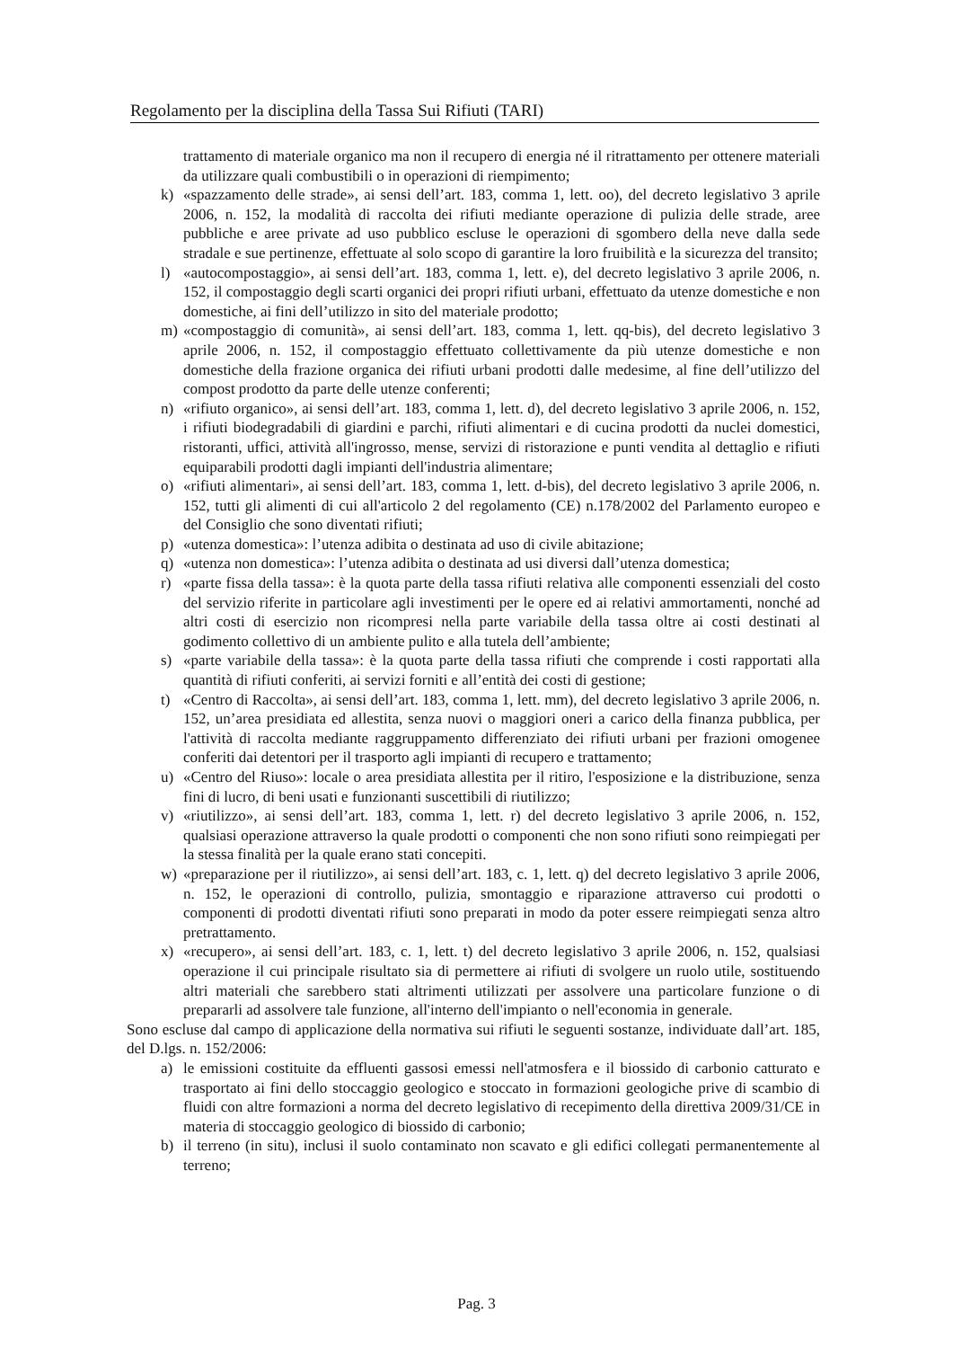Regolamento per la disciplina della Tassa Sui Rifiuti (TARI)
trattamento di materiale organico ma non il recupero di energia né il ritrattamento per ottenere materiali da utilizzare quali combustibili o in operazioni di riempimento;
k) «spazzamento delle strade», ai sensi dell’art. 183, comma 1, lett. oo), del decreto legislativo 3 aprile 2006, n. 152, la modalità di raccolta dei rifiuti mediante operazione di pulizia delle strade, aree pubbliche e aree private ad uso pubblico escluse le operazioni di sgombero della neve dalla sede stradale e sue pertinenze, effettuate al solo scopo di garantire la loro fruibilità e la sicurezza del transito;
l) «autocompostaggio», ai sensi dell’art. 183, comma 1, lett. e), del decreto legislativo 3 aprile 2006, n. 152, il compostaggio degli scarti organici dei propri rifiuti urbani, effettuato da utenze domestiche e non domestiche, ai fini dell’utilizzo in sito del materiale prodotto;
m) «compostaggio di comunità», ai sensi dell’art. 183, comma 1, lett. qq-bis), del decreto legislativo 3 aprile 2006, n. 152, il compostaggio effettuato collettivamente da più utenze domestiche e non domestiche della frazione organica dei rifiuti urbani prodotti dalle medesime, al fine dell’utilizzo del compost prodotto da parte delle utenze conferenti;
n) «rifiuto organico», ai sensi dell’art. 183, comma 1, lett. d), del decreto legislativo 3 aprile 2006, n. 152, i rifiuti biodegradabili di giardini e parchi, rifiuti alimentari e di cucina prodotti da nuclei domestici, ristoranti, uffici, attività all'ingrosso, mense, servizi di ristorazione e punti vendita al dettaglio e rifiuti equiparabili prodotti dagli impianti dell'industria alimentare;
o) «rifiuti alimentari», ai sensi dell’art. 183, comma 1, lett. d-bis), del decreto legislativo 3 aprile 2006, n. 152, tutti gli alimenti di cui all'articolo 2 del regolamento (CE) n.178/2002 del Parlamento europeo e del Consiglio che sono diventati rifiuti;
p) «utenza domestica»: l’utenza adibita o destinata ad uso di civile abitazione;
q) «utenza non domestica»: l’utenza adibita o destinata ad usi diversi dall’utenza domestica;
r) «parte fissa della tassa»: è la quota parte della tassa rifiuti relativa alle componenti essenziali del costo del servizio riferite in particolare agli investimenti per le opere ed ai relativi ammortamenti, nonché ad altri costi di esercizio non ricompresi nella parte variabile della tassa oltre ai costi destinati al godimento collettivo di un ambiente pulito e alla tutela dell’ambiente;
s) «parte variabile della tassa»: è la quota parte della tassa rifiuti che comprende i costi rapportati alla quantità di rifiuti conferiti, ai servizi forniti e all’entità dei costi di gestione;
t) «Centro di Raccolta», ai sensi dell’art. 183, comma 1, lett. mm), del decreto legislativo 3 aprile 2006, n. 152, un’area presidiata ed allestita, senza nuovi o maggiori oneri a carico della finanza pubblica, per l'attività di raccolta mediante raggruppamento differenziato dei rifiuti urbani per frazioni omogenee conferiti dai detentori per il trasporto agli impianti di recupero e trattamento;
u) «Centro del Riuso»: locale o area presidiata allestita per il ritiro, l'esposizione e la distribuzione, senza fini di lucro, di beni usati e funzionanti suscettibili di riutilizzo;
v) «riutilizzo», ai sensi dell’art. 183, comma 1, lett. r) del decreto legislativo 3 aprile 2006, n. 152, qualsiasi operazione attraverso la quale prodotti o componenti che non sono rifiuti sono reimpiegati per la stessa finalità per la quale erano stati concepiti.
w) «preparazione per il riutilizzo», ai sensi dell’art. 183, c. 1, lett. q) del decreto legislativo 3 aprile 2006, n. 152, le operazioni di controllo, pulizia, smontaggio e riparazione attraverso cui prodotti o componenti di prodotti diventati rifiuti sono preparati in modo da poter essere reimpiegati senza altro pretrattamento.
x) «recupero», ai sensi dell’art. 183, c. 1, lett. t) del decreto legislativo 3 aprile 2006, n. 152, qualsiasi operazione il cui principale risultato sia di permettere ai rifiuti di svolgere un ruolo utile, sostituendo altri materiali che sarebbero stati altrimenti utilizzati per assolvere una particolare funzione o di prepararli ad assolvere tale funzione, all'interno dell'impianto o nell'economia in generale.
Sono escluse dal campo di applicazione della normativa sui rifiuti le seguenti sostanze, individuate dall’art. 185, del D.lgs. n. 152/2006:
a) le emissioni costituite da effluenti gassosi emessi nell'atmosfera e il biossido di carbonio catturato e trasportato ai fini dello stoccaggio geologico e stoccato in formazioni geologiche prive di scambio di fluidi con altre formazioni a norma del decreto legislativo di recepimento della direttiva 2009/31/CE in materia di stoccaggio geologico di biossido di carbonio;
b) il terreno (in situ), inclusi il suolo contaminato non scavato e gli edifici collegati permanentemente al terreno;
Pag. 3